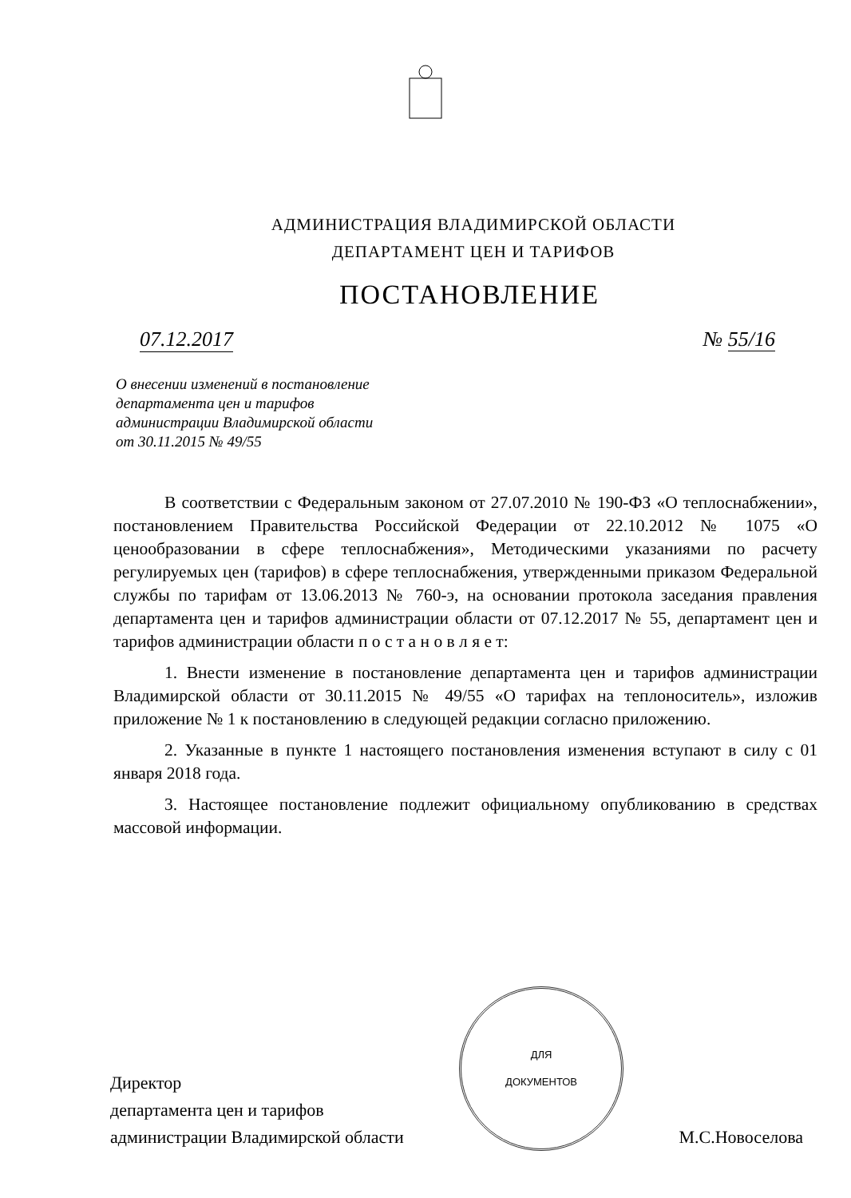АДМИНИСТРАЦИЯ ВЛАДИМИРСКОЙ ОБЛАСТИ
ДЕПАРТАМЕНТ ЦЕН И ТАРИФОВ
ПОСТАНОВЛЕНИЕ
07.12.2017 № 55/16
О внесении изменений в постановление
департамента цен и тарифов
администрации Владимирской области
от 30.11.2015 № 49/55
В соответствии с Федеральным законом от 27.07.2010 № 190-ФЗ «О теплоснабжении», постановлением Правительства Российской Федерации от 22.10.2012 № 1075 «О ценообразовании в сфере теплоснабжения», Методическими указаниями по расчету регулируемых цен (тарифов) в сфере теплоснабжения, утвержденными приказом Федеральной службы по тарифам от 13.06.2013 № 760-э, на основании протокола заседания правления департамента цен и тарифов администрации области от 07.12.2017 № 55, департамент цен и тарифов администрации области п о с т а н о в л я е т:
1. Внести изменение в постановление департамента цен и тарифов администрации Владимирской области от 30.11.2015 № 49/55 «О тарифах на теплоноситель», изложив приложение № 1 к постановлению в следующей редакции согласно приложению.
2. Указанные в пункте 1 настоящего постановления изменения вступают в силу с 01 января 2018 года.
3. Настоящее постановление подлежит официальному опубликованию в средствах массовой информации.
Директор
департамента цен и тарифов
администрации Владимирской области
ДЛЯ
ДОКУМЕНТОВ
М.С.Новоселова